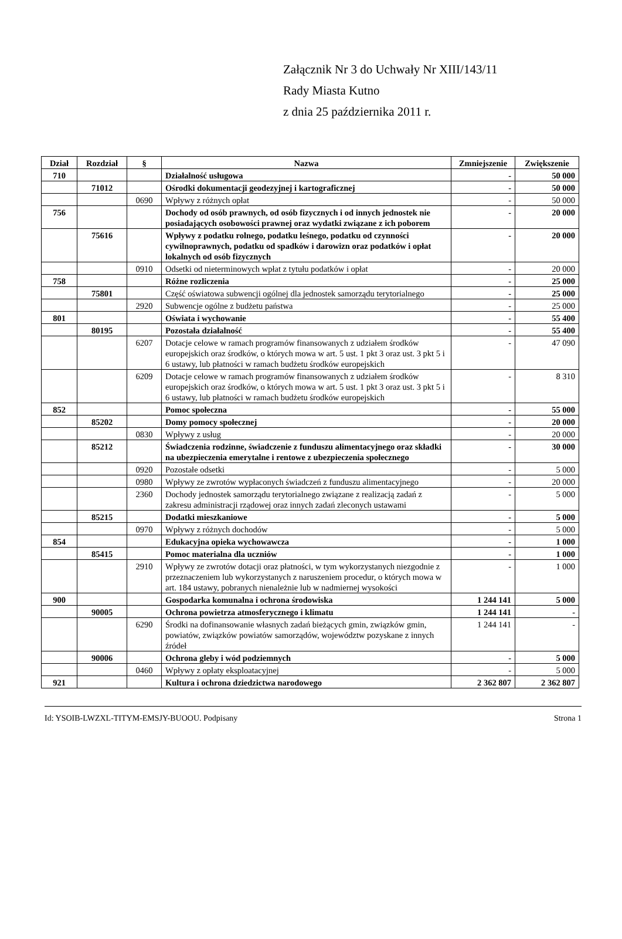Załącznik Nr 3 do Uchwały Nr XIII/143/11
Rady Miasta Kutno
z dnia 25 października 2011 r.
| Dział | Rozdział | § | Nazwa | Zmniejszenie | Zwiększenie |
| --- | --- | --- | --- | --- | --- |
| 710 | | | Działalność usługowa | - | 50 000 |
| | 71012 | | Ośrodki dokumentacji geodezyjnej i kartograficznej | - | 50 000 |
| | | 0690 | Wpływy z różnych opłat | - | 50 000 |
| 756 | | | Dochody od osób prawnych, od osób fizycznych i od innych jednostek nie posiadających osobowości prawnej oraz wydatki związane z ich poborem | - | 20 000 |
| | 75616 | | Wpływy z podatku rolnego, podatku leśnego, podatku od czynności cywilnoprawnych, podatku od spadków i darowizn oraz podatków i opłat lokalnych od osób fizycznych | - | 20 000 |
| | | 0910 | Odsetki od nieterminowych wpłat z tytułu podatków i opłat | - | 20 000 |
| 758 | | | Różne rozliczenia | - | 25 000 |
| | 75801 | | Część oświatowa subwencji ogólnej dla jednostek samorządu terytorialnego | - | 25 000 |
| | | 2920 | Subwencje ogólne z budżetu państwa | - | 25 000 |
| 801 | | | Oświata i wychowanie | - | 55 400 |
| | 80195 | | Pozostała działalność | - | 55 400 |
| | | 6207 | Dotacje celowe w ramach programów finansowanych z udziałem środków europejskich oraz środków, o których mowa w art. 5 ust. 1 pkt 3 oraz ust. 3 pkt 5 i 6 ustawy, lub płatności w ramach budżetu środków europejskich | - | 47 090 |
| | | 6209 | Dotacje celowe w ramach programów finansowanych z udziałem środków europejskich oraz środków, o których mowa w art. 5 ust. 1 pkt 3 oraz ust. 3 pkt 5 i 6 ustawy, lub płatności w ramach budżetu środków europejskich | - | 8 310 |
| 852 | | | Pomoc społeczna | - | 55 000 |
| | 85202 | | Domy pomocy społecznej | - | 20 000 |
| | | 0830 | Wpływy z usług | - | 20 000 |
| | 85212 | | Świadczenia rodzinne, świadczenie z funduszu alimentacyjnego oraz składki na ubezpieczenia emerytalne i rentowe z ubezpieczenia społecznego | - | 30 000 |
| | | 0920 | Pozostałe odsetki | - | 5 000 |
| | | 0980 | Wpływy ze zwrotów wypłaconych świadczeń z funduszu alimentacyjnego | - | 20 000 |
| | | 2360 | Dochody jednostek samorządu terytorialnego związane z realizacją zadań z zakresu administracji rządowej oraz innych zadań zleconych ustawami | - | 5 000 |
| | 85215 | | Dodatki mieszkaniowe | - | 5 000 |
| | | 0970 | Wpływy z różnych dochodów | - | 5 000 |
| 854 | | | Edukacyjna opieka wychowawcza | - | 1 000 |
| | 85415 | | Pomoc materialna dla uczniów | - | 1 000 |
| | | 2910 | Wpływy ze zwrotów dotacji oraz płatności, w tym wykorzystanych niezgodnie z przeznaczeniem lub wykorzystanych z naruszeniem procedur, o których mowa w art. 184 ustawy, pobranych nienależnie lub w nadmiernej wysokości | - | 1 000 |
| 900 | | | Gospodarka komunalna i ochrona środowiska | 1 244 141 | 5 000 |
| | 90005 | | Ochrona powietrza atmosferycznego i klimatu | 1 244 141 | - |
| | | 6290 | Środki na dofinansowanie własnych zadań bieżących gmin, związków gmin, powiatów, związków powiatów samorządów, województw pozyskane z innych źródeł | 1 244 141 | - |
| | 90006 | | Ochrona gleby i wód podziemnych | - | 5 000 |
| | | 0460 | Wpływy z opłaty eksploatacyjnej | - | 5 000 |
| 921 | | | Kultura i ochrona dziedzictwa narodowego | 2 362 807 | 2 362 807 |
Id: YSOIB-LWZXL-TITYM-EMSJY-BUOOU. Podpisany Strona 1